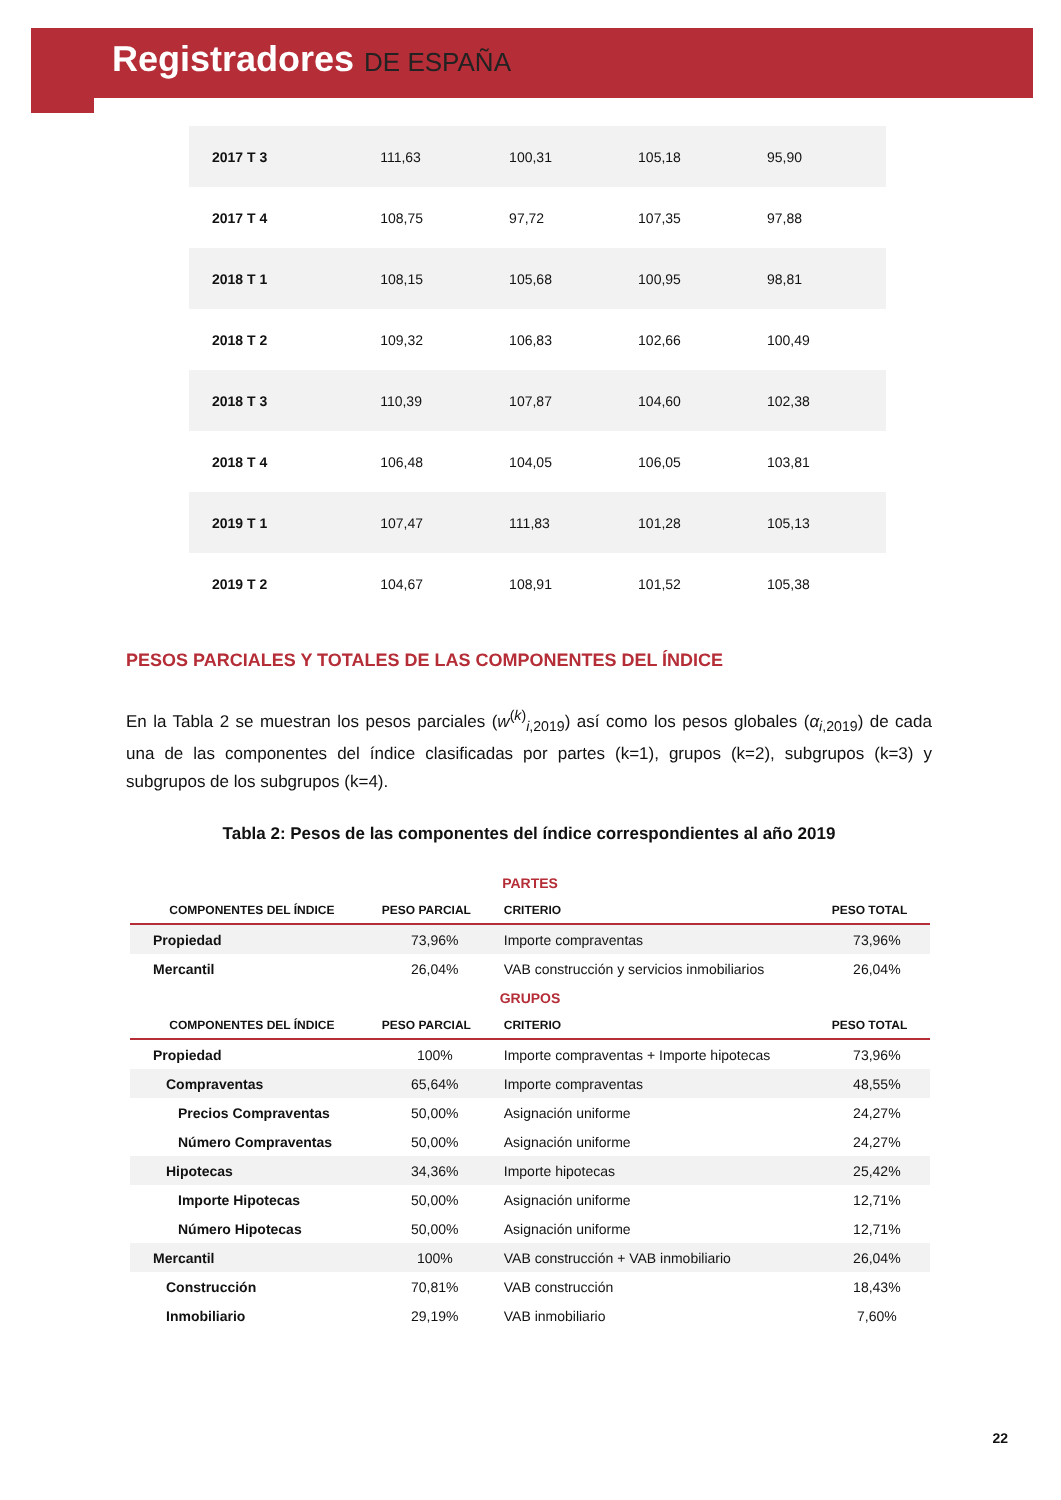Registradores DE ESPAÑA
| 2017 T 3 | 111,63 | 100,31 | 105,18 | 95,90 |
| 2017 T 4 | 108,75 | 97,72 | 107,35 | 97,88 |
| 2018 T 1 | 108,15 | 105,68 | 100,95 | 98,81 |
| 2018 T 2 | 109,32 | 106,83 | 102,66 | 100,49 |
| 2018 T 3 | 110,39 | 107,87 | 104,60 | 102,38 |
| 2018 T 4 | 106,48 | 104,05 | 106,05 | 103,81 |
| 2019 T 1 | 107,47 | 111,83 | 101,28 | 105,13 |
| 2019 T 2 | 104,67 | 108,91 | 101,52 | 105,38 |
PESOS PARCIALES Y TOTALES DE LAS COMPONENTES DEL ÍNDICE
En la Tabla 2 se muestran los pesos parciales (w<sup>(k)</sup><sub>i,2019</sub>) así como los pesos globales (α<sub>i,2019</sub>) de cada una de las componentes del índice clasificadas por partes (k=1), grupos (k=2), subgrupos (k=3) y subgrupos de los subgrupos (k=4).
Tabla 2: Pesos de las componentes del índice correspondientes al año 2019
| PARTES | | | |
| COMPONENTES DEL ÍNDICE | PESO PARCIAL | CRITERIO | PESO TOTAL |
| Propiedad | 73,96% | Importe compraventas | 73,96% |
| Mercantil | 26,04% | VAB construcción y servicios inmobiliarios | 26,04% |
| GRUPOS | | | |
| COMPONENTES DEL ÍNDICE | PESO PARCIAL | CRITERIO | PESO TOTAL |
| Propiedad | 100% | Importe compraventas + Importe hipotecas | 73,96% |
| Compraventas | 65,64% | Importe compraventas | 48,55% |
| Precios Compraventas | 50,00% | Asignación uniforme | 24,27% |
| Número Compraventas | 50,00% | Asignación uniforme | 24,27% |
| Hipotecas | 34,36% | Importe hipotecas | 25,42% |
| Importe Hipotecas | 50,00% | Asignación uniforme | 12,71% |
| Número Hipotecas | 50,00% | Asignación uniforme | 12,71% |
| Mercantil | 100% | VAB construcción + VAB inmobiliario | 26,04% |
| Construcción | 70,81% | VAB construcción | 18,43% |
| Inmobiliario | 29,19% | VAB inmobiliario | 7,60% |
22